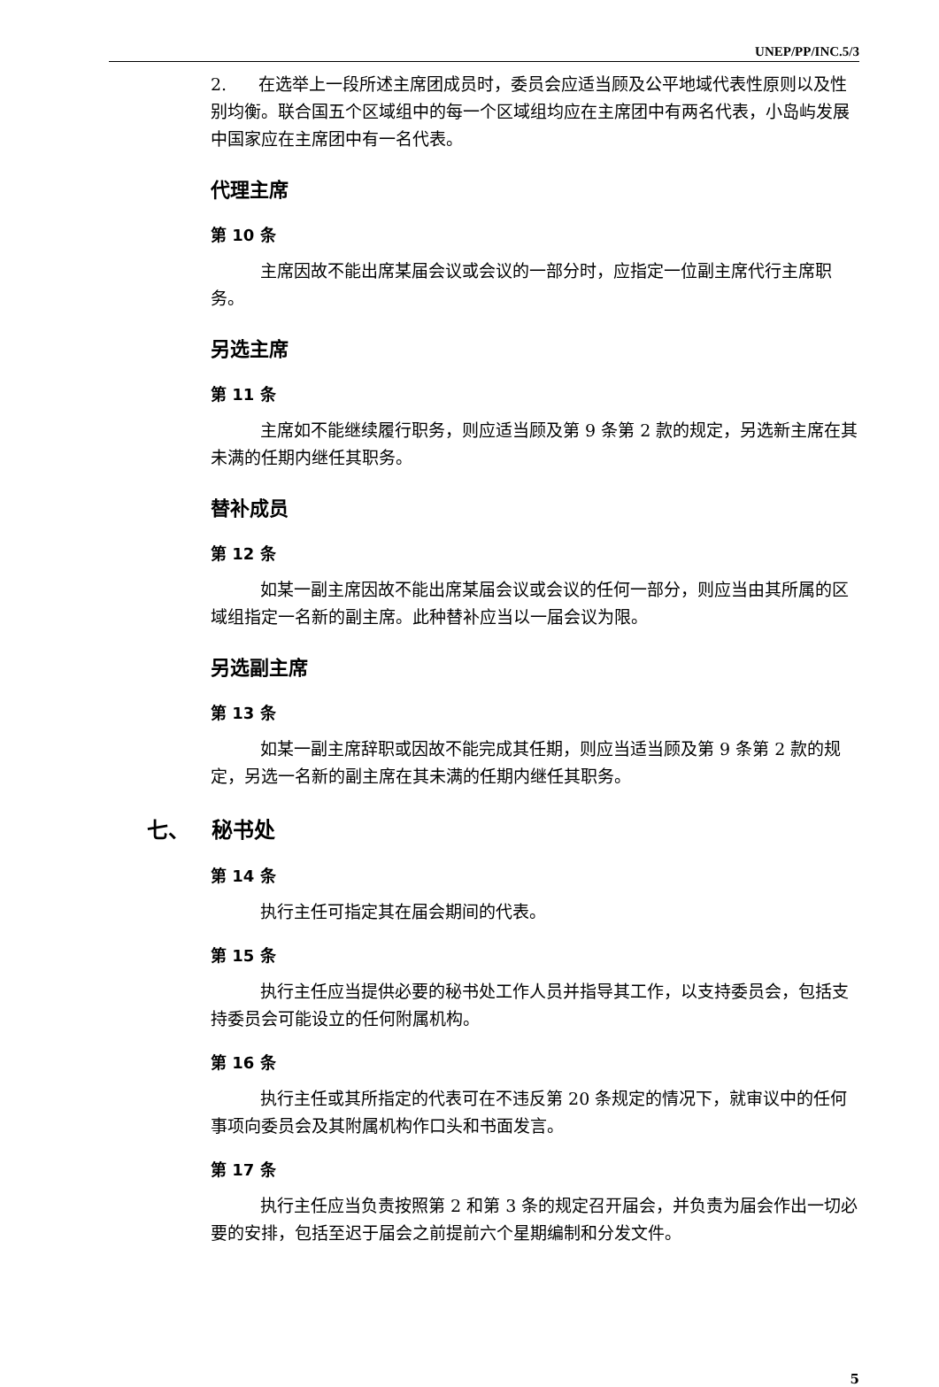UNEP/PP/INC.5/3
2. 在选举上一段所述主席团成员时，委员会应适当顾及公平地域代表性原则以及性别均衡。联合国五个区域组中的每一个区域组均应在主席团中有两名代表，小岛屿发展中国家应在主席团中有一名代表。
代理主席
第 10 条
主席因故不能出席某届会议或会议的一部分时，应指定一位副主席代行主席职务。
另选主席
第 11 条
主席如不能继续履行职务，则应适当顾及第 9 条第 2 款的规定，另选新主席在其未满的任期内继任其职务。
替补成员
第 12 条
如某一副主席因故不能出席某届会议或会议的任何一部分，则应当由其所属的区域组指定一名新的副主席。此种替补应当以一届会议为限。
另选副主席
第 13 条
如某一副主席辞职或因故不能完成其任期，则应当适当顾及第 9 条第 2 款的规定，另选一名新的副主席在其未满的任期内继任其职务。
七、 秘书处
第 14 条
执行主任可指定其在届会期间的代表。
第 15 条
执行主任应当提供必要的秘书处工作人员并指导其工作，以支持委员会，包括支持委员会可能设立的任何附属机构。
第 16 条
执行主任或其所指定的代表可在不违反第 20 条规定的情况下，就审议中的任何事项向委员会及其附属机构作口头和书面发言。
第 17 条
执行主任应当负责按照第 2 和第 3 条的规定召开届会，并负责为届会作出一切必要的安排，包括至迟于届会之前提前六个星期编制和分发文件。
5